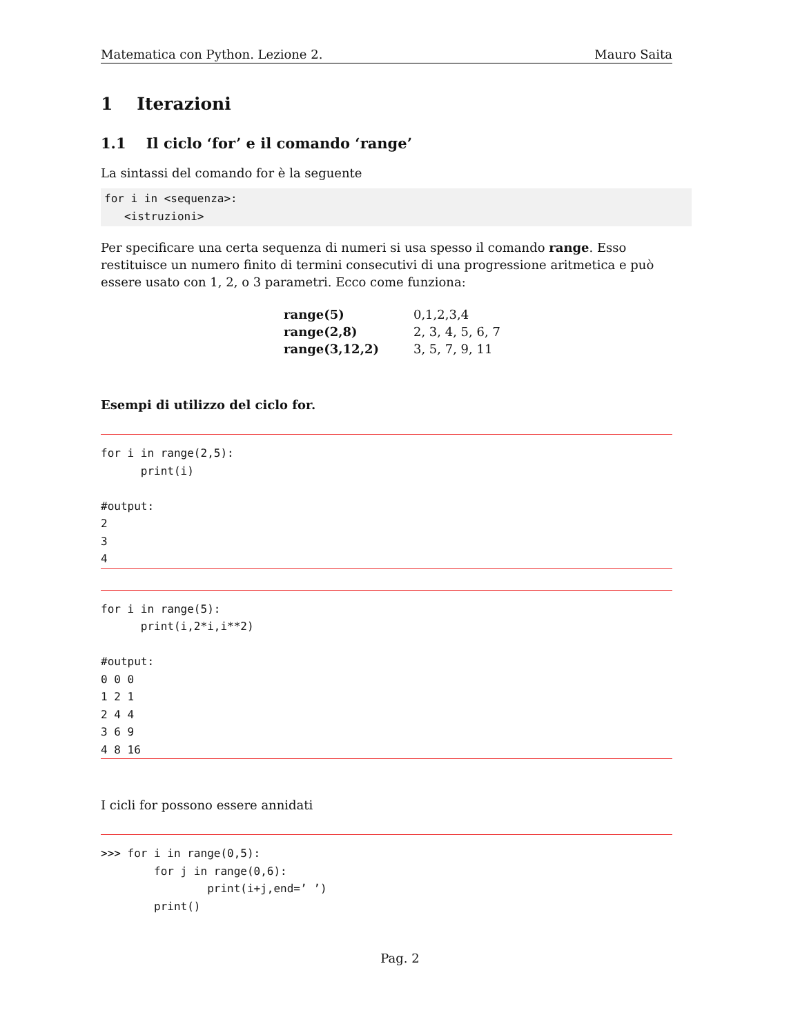Matematica con Python. Lezione 2. Mauro Saita
1 Iterazioni
1.1 Il ciclo ‘for’ e il comando ‘range’
La sintassi del comando for è la seguente
for i in <sequenza>:
   <istruzioni>
Per specificare una certa sequenza di numeri si usa spesso il comando range. Esso restituisce un numero finito di termini consecutivi di una progressione aritmetica e può essere usato con 1, 2, o 3 parametri. Ecco come funziona:
| range(5) | 0,1,2,3,4 |
| range(2,8) | 2, 3, 4, 5, 6, 7 |
| range(3,12,2) | 3, 5, 7, 9, 11 |
Esempi di utilizzo del ciclo for.
for i in range(2,5):
      print(i)

#output:
2
3
4
for i in range(5):
      print(i,2*i,i**2)

#output:
0 0 0
1 2 1
2 4 4
3 6 9
4 8 16
I cicli for possono essere annidati
>>> for i in range(0,5):
        for j in range(0,6):
                print(i+j,end=’ ’)
        print()
Pag. 2